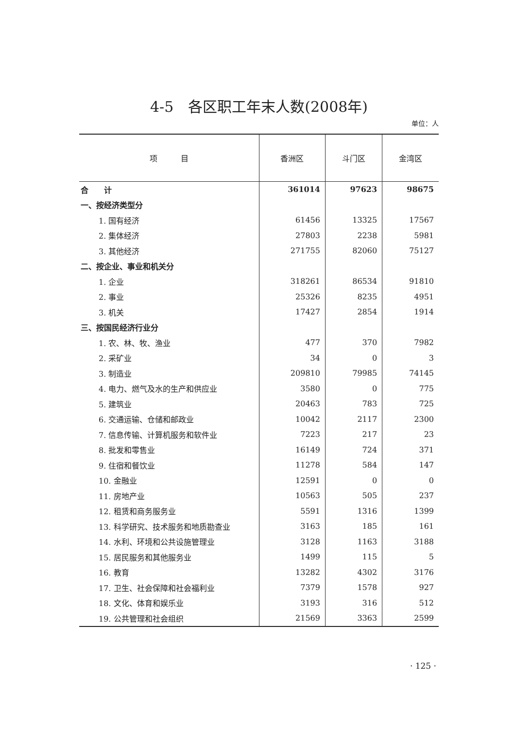4-5　各区职工年末人数(2008年)
单位：人
| 项 目 | 香洲区 | 斗门区 | 金湾区 |
| --- | --- | --- | --- |
| 合 计 | 361014 | 97623 | 98675 |
| 一、按经济类型分 | | | |
| 1. 国有经济 | 61456 | 13325 | 17567 |
| 2. 集体经济 | 27803 | 2238 | 5981 |
| 3. 其他经济 | 271755 | 82060 | 75127 |
| 二、按企业、事业和机关分 | | | |
| 1. 企业 | 318261 | 86534 | 91810 |
| 2. 事业 | 25326 | 8235 | 4951 |
| 3. 机关 | 17427 | 2854 | 1914 |
| 三、按国民经济行业分 | | | |
| 1. 农、林、牧、渔业 | 477 | 370 | 7982 |
| 2. 采矿业 | 34 | 0 | 3 |
| 3. 制造业 | 209810 | 79985 | 74145 |
| 4. 电力、燃气及水的生产和供应业 | 3580 | 0 | 775 |
| 5. 建筑业 | 20463 | 783 | 725 |
| 6. 交通运输、仓储和邮政业 | 10042 | 2117 | 2300 |
| 7. 信息传输、计算机服务和软件业 | 7223 | 217 | 23 |
| 8. 批发和零售业 | 16149 | 724 | 371 |
| 9. 住宿和餐饮业 | 11278 | 584 | 147 |
| 10. 金融业 | 12591 | 0 | 0 |
| 11. 房地产业 | 10563 | 505 | 237 |
| 12. 租赁和商务服务业 | 5591 | 1316 | 1399 |
| 13. 科学研究、技术服务和地质勘查业 | 3163 | 185 | 161 |
| 14. 水利、环境和公共设施管理业 | 3128 | 1163 | 3188 |
| 15. 居民服务和其他服务业 | 1499 | 115 | 5 |
| 16. 教育 | 13282 | 4302 | 3176 |
| 17. 卫生、社会保障和社会福利业 | 7379 | 1578 | 927 |
| 18. 文化、体育和娱乐业 | 3193 | 316 | 512 |
| 19. 公共管理和社会组织 | 21569 | 3363 | 2599 |
· 125 ·